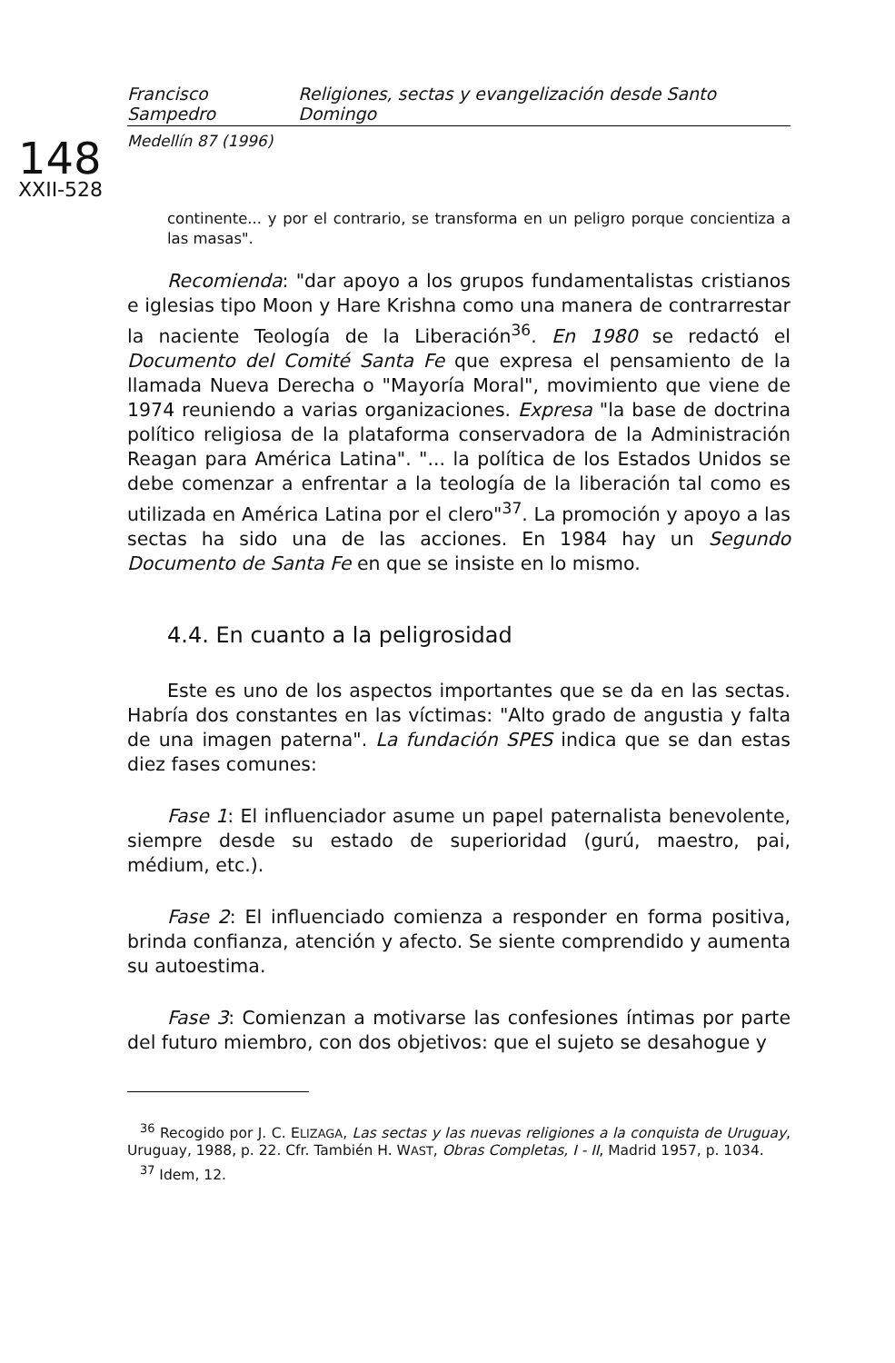Francisco Sampedro Religiones, sectas y evangelización desde Santo Domingo
Medellín 87 (1996)
148
XXII-528
continente... y por el contrario, se transforma en un peligro porque concientiza a las masas".
Recomienda: "dar apoyo a los grupos fundamentalistas cristianos e iglesias tipo Moon y Hare Krishna como una manera de contrarrestar la naciente Teología de la Liberación<sup>36</sup>. En 1980 se redactó el Documento del Comité Santa Fe que expresa el pensamiento de la llamada Nueva Derecha o "Mayoría Moral", movimiento que viene de 1974 reuniendo a varias organizaciones. Expresa "la base de doctrina político religiosa de la plataforma conservadora de la Administración Reagan para América Latina". "... la política de los Estados Unidos se debe comenzar a enfrentar a la teología de la liberación tal como es utilizada en América Latina por el clero"<sup>37</sup>. La promoción y apoyo a las sectas ha sido una de las acciones. En 1984 hay un Segundo Documento de Santa Fe en que se insiste en lo mismo.
4.4. En cuanto a la peligrosidad
Este es uno de los aspectos importantes que se da en las sectas. Habría dos constantes en las víctimas: "Alto grado de angustia y falta de una imagen paterna". La fundación SPES indica que se dan estas diez fases comunes:
Fase 1: El influenciador asume un papel paternalista benevolente, siempre desde su estado de superioridad (gurú, maestro, pai, médium, etc.).
Fase 2: El influenciado comienza a responder en forma positiva, brinda confianza, atención y afecto. Se siente comprendido y aumenta su autoestima.
Fase 3: Comienzan a motivarse las confesiones íntimas por parte del futuro miembro, con dos objetivos: que el sujeto se desahogue y
<sup>36</sup> Recogido por J. C. ELIZAGA, Las sectas y las nuevas religiones a la conquista de Uruguay, Uruguay, 1988, p. 22. Cfr. También H. WAST, Obras Completas, I - II, Madrid 1957, p. 1034.
<sup>37</sup> Idem, 12.